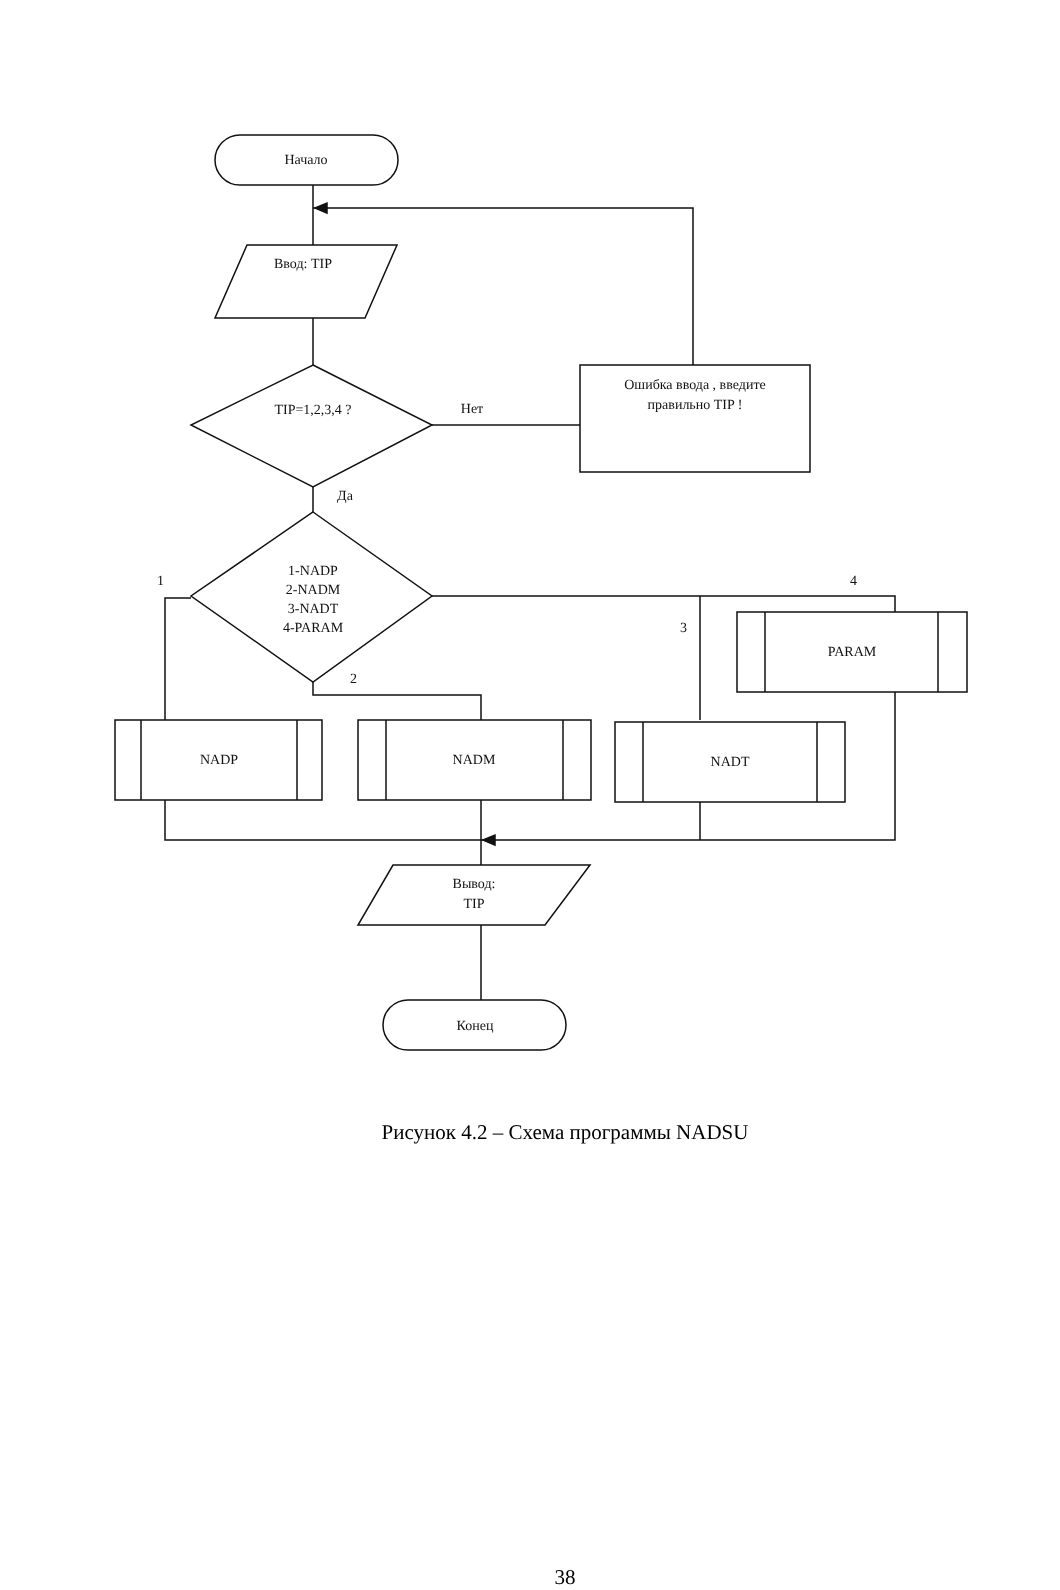Начало
Ввод: TIP
TIP=1,2,3,4 ?
Нет
Ошибка ввода , введите
правильно TIP !
Да
1-NADP
2-NADM
3-NADT
4-PARAM
1
4
3
2
PARAM
NADP
NADM
NADT
Вывод:
TIP
Конец
Рисунок 4.2 – Схема программы NADSU
38